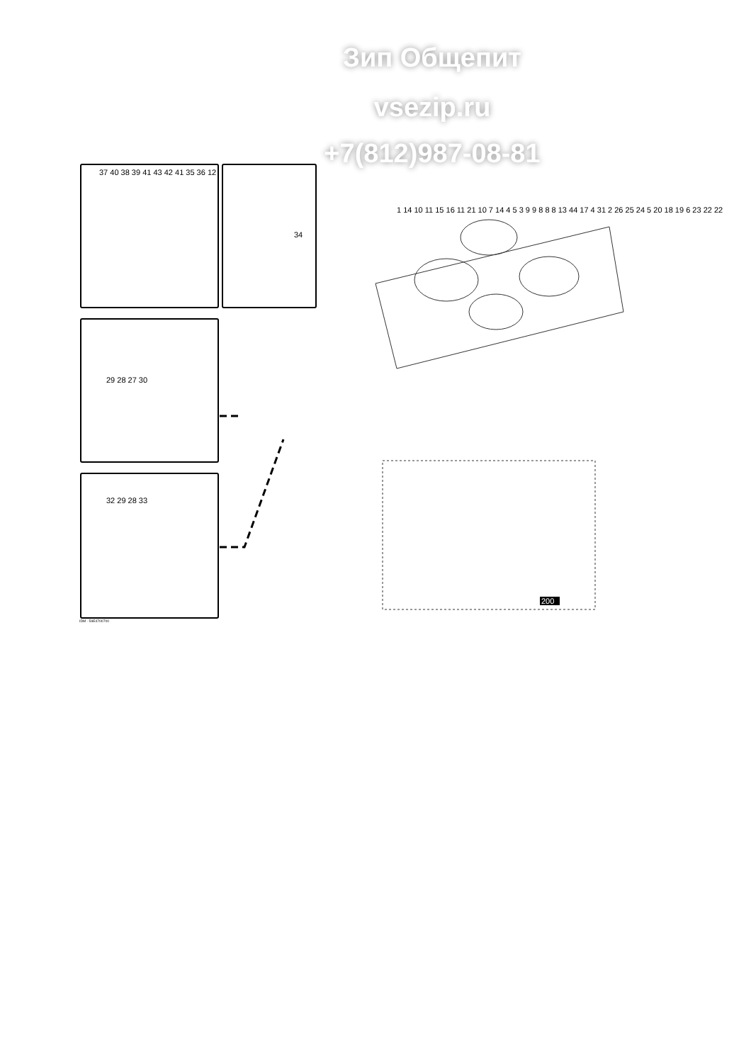Зип Общепит
vsezip.ru
+7(812)987-08-81
37 40 38 39 41 43 42 41 35 36 12
34
29 28 27 30
32 29 28 33
1 14 10 11 15 16 11 21 10 7 14 4 5 3 9 9 8 8 8 13 44 17 4 31 2 26 25 24 5 20 18 19 6 23 22 22
200
IDM - 59E4700700